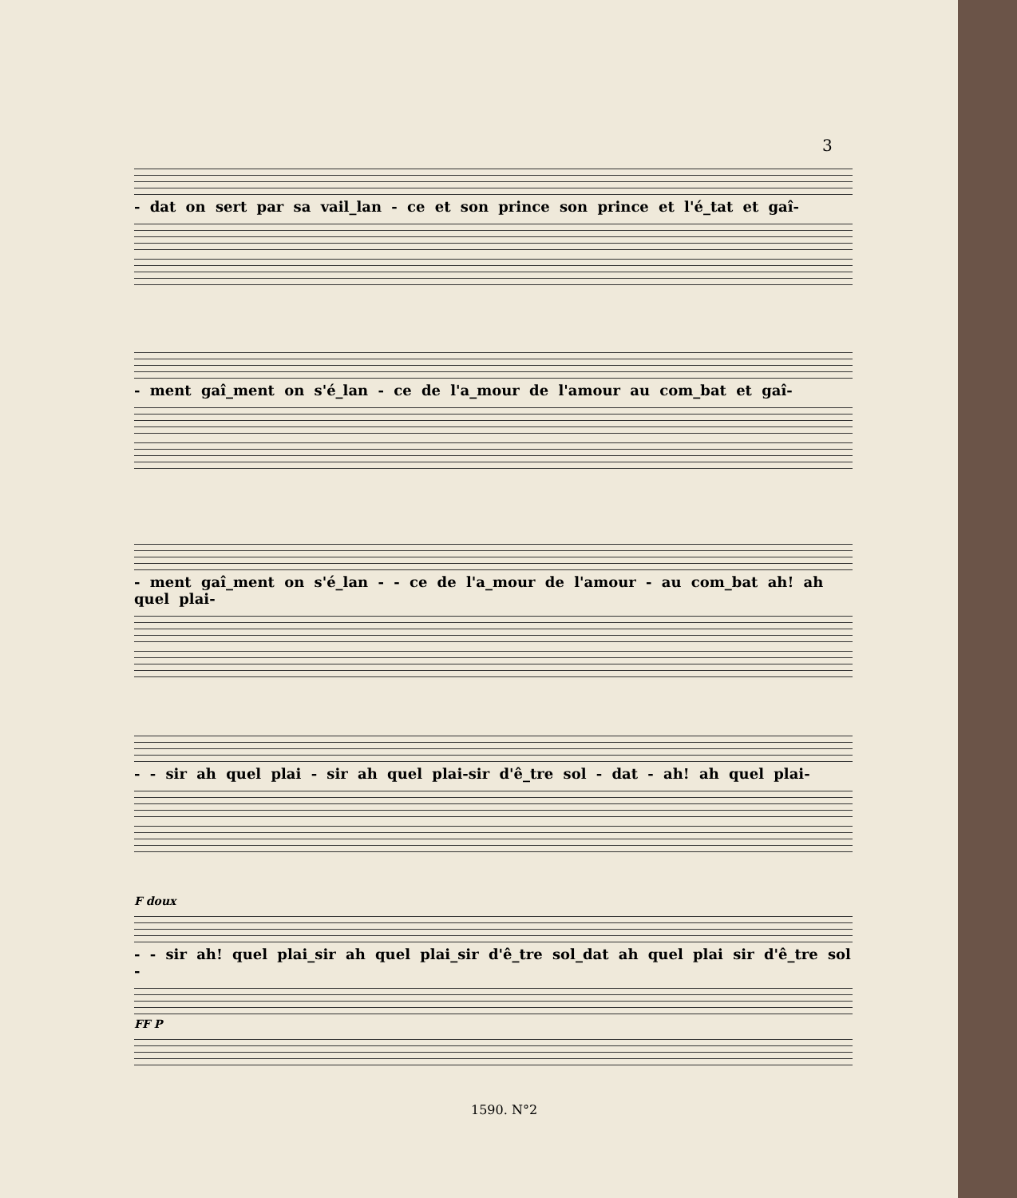3
- dat on sert par sa vail_lan - ce et son prince son prince et l'é_tat et gaî-
- ment gaî_ment on s'é_lan - ce de l'a_mour de l'amour au com_bat et gaî-
- ment gaî_ment on s'é_lan - - ce de l'a_mour de l'amour - au com_bat ah! ah quel plai-
- - sir ah quel plai - sir ah quel plai-sir d'ê_tre sol - dat - ah! ah quel plai-
F doux
- - sir ah! quel plai_sir ah quel plai_sir d'ê_tre sol_dat ah quel plai sir d'ê_tre sol -
FF P
1590. N°2